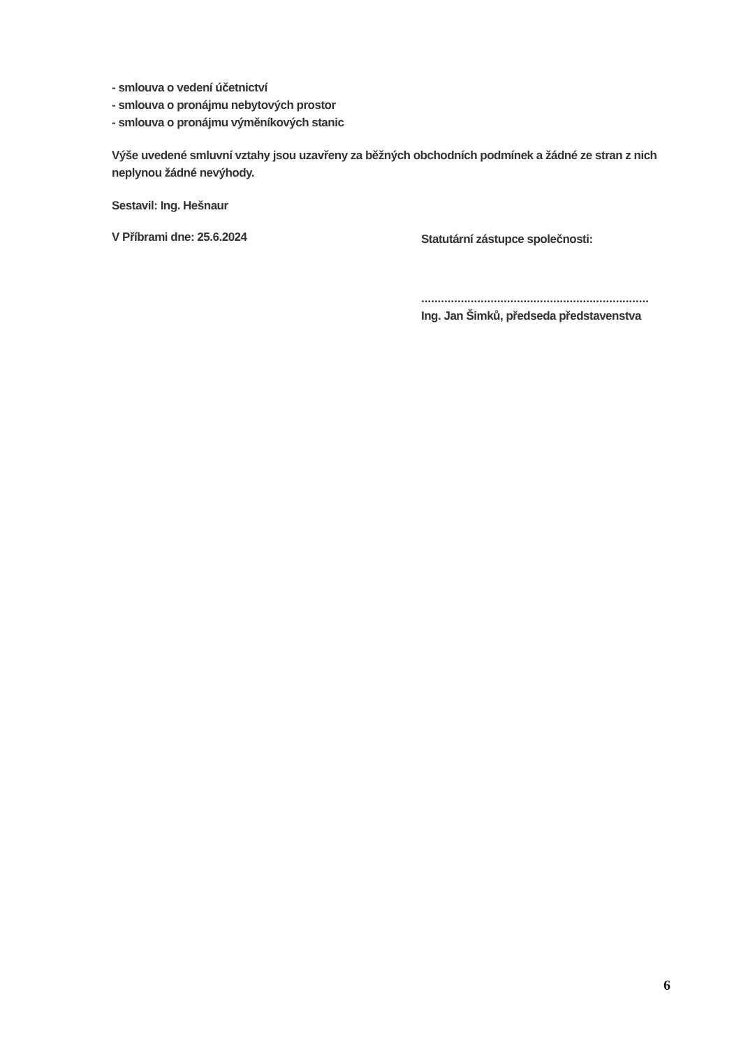- smlouva o vedení účetnictví
- smlouva o pronájmu nebytových prostor
- smlouva o pronájmu výměníkových stanic
Výše uvedené smluvní vztahy jsou uzavřeny za běžných obchodních podmínek a žádné ze stran z nich neplynou žádné nevýhody.
Sestavil: Ing. Hešnaur
V Příbrami dne: 25.6.2024
Statutární zástupce společnosti:
.....................................................................
Ing. Jan Šimků, předseda představenstva
6